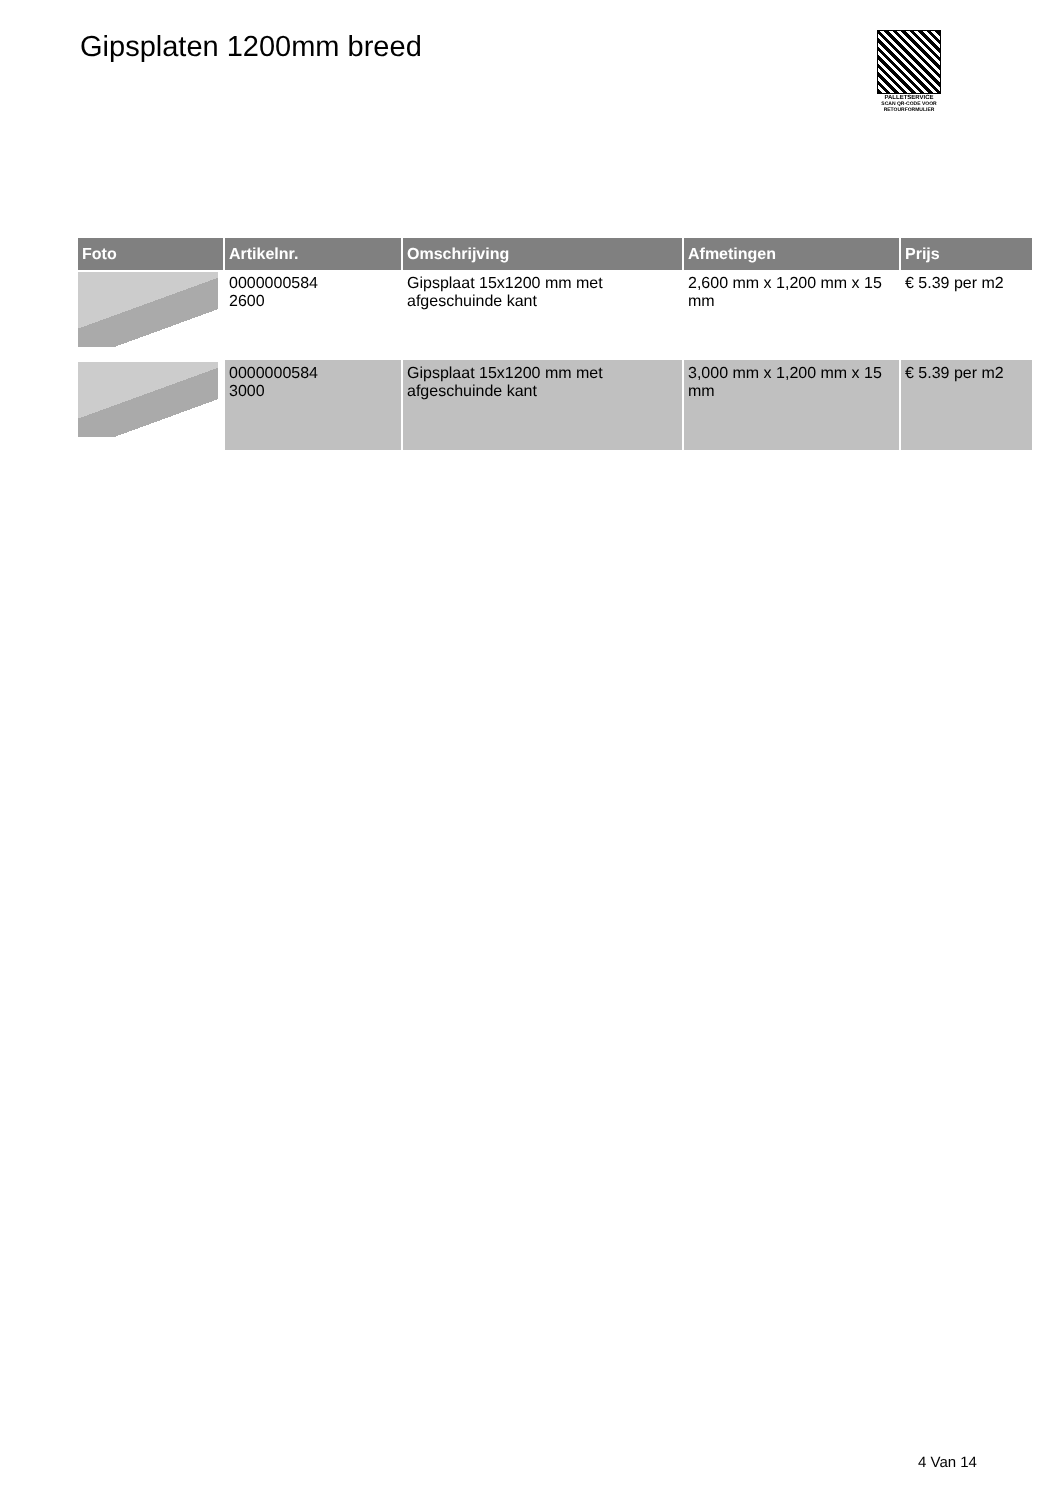Gipsplaten 1200mm breed
PALLETSERVICE
SCAN QR-CODE VOOR RETOURFORMULIER
| Foto | Artikelnr. | Omschrijving | Afmetingen | Prijs |
| --- | --- | --- | --- | --- |
| | 0000000584 2600 | Gipsplaat 15x1200 mm met afgeschuinde kant | 2,600 mm x 1,200 mm x 15 mm | € 5.39 per m2 |
| | 0000000584 3000 | Gipsplaat 15x1200 mm met afgeschuinde kant | 3,000 mm x 1,200 mm x 15 mm | € 5.39 per m2 |
4 Van 14